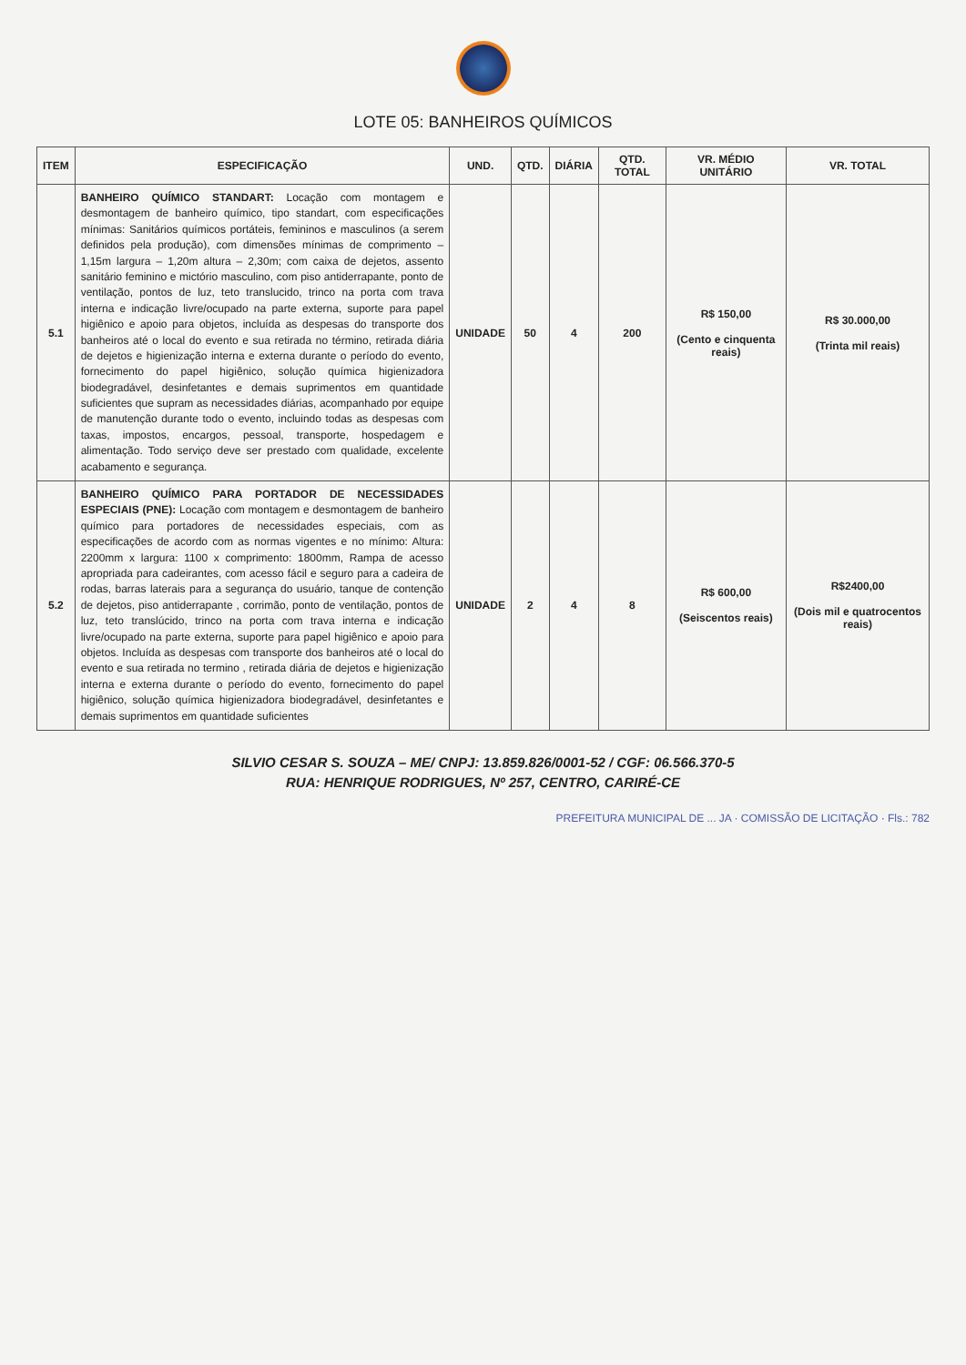LOTE 05: BANHEIROS QUÍMICOS
| ITEM | ESPECIFICAÇÃO | UND. | QTD. | DIÁRIA | QTD. TOTAL | VR. MÉDIO UNITÁRIO | VR. TOTAL |
| --- | --- | --- | --- | --- | --- | --- | --- |
| 5.1 | BANHEIRO QUÍMICO STANDART: Locação com montagem e desmontagem de banheiro químico, tipo standart, com especificações mínimas: Sanitários químicos portáteis, femininos e masculinos (a serem definidos pela produção), com dimensões mínimas de comprimento – 1,15m largura – 1,20m altura – 2,30m; com caixa de dejetos, assento sanitário feminino e mictório masculino, com piso antiderrapante, ponto de ventilação, pontos de luz, teto translucido, trinco na porta com trava interna e indicação livre/ocupado na parte externa, suporte para papel higiênico e apoio para objetos, incluída as despesas do transporte dos banheiros até o local do evento e sua retirada no término, retirada diária de dejetos e higienização interna e externa durante o período do evento, fornecimento do papel higiênico, solução química higienizadora biodegradável, desinfetantes e demais suprimentos em quantidade suficientes que supram as necessidades diárias, acompanhado por equipe de manutenção durante todo o evento, incluindo todas as despesas com taxas, impostos, encargos, pessoal, transporte, hospedagem e alimentação. Todo serviço deve ser prestado com qualidade, excelente acabamento e segurança. | UNIDADE | 50 | 4 | 200 | R$ 150,00 (Cento e cinquenta reais) | R$ 30.000,00 (Trinta mil reais) |
| 5.2 | BANHEIRO QUÍMICO PARA PORTADOR DE NECESSIDADES ESPECIAIS (PNE): Locação com montagem e desmontagem de banheiro químico para portadores de necessidades especiais, com as especificações de acordo com as normas vigentes e no mínimo: Altura: 2200mm x largura: 1100 x comprimento: 1800mm, Rampa de acesso apropriada para cadeirantes, com acesso fácil e seguro para a cadeira de rodas, barras laterais para a segurança do usuário, tanque de contenção de dejetos, piso antiderrapante , corrimão, ponto de ventilação, pontos de luz, teto translúcido, trinco na porta com trava interna e indicação livre/ocupado na parte externa, suporte para papel higiênico e apoio para objetos. Incluída as despesas com transporte dos banheiros até o local do evento e sua retirada no termino , retirada diária de dejetos e higienização interna e externa durante o período do evento, fornecimento do papel higiênico, solução química higienizadora biodegradável, desinfetantes e demais suprimentos em quantidade suficientes | UNIDADE | 2 | 4 | 8 | R$ 600,00 (Seiscentos reais) | R$2400,00 (Dois mil e quatrocentos reais) |
SILVIO CESAR S. SOUZA – ME/ CNPJ: 13.859.826/0001-52 / CGF: 06.566.370-5
RUA: HENRIQUE RODRIGUES, Nº 257, CENTRO, CARIRÉ-CE
PREFEITURA MUNICIPAL DE ... JA · COMISSÃO DE LICITAÇÃO · Fls.: 782